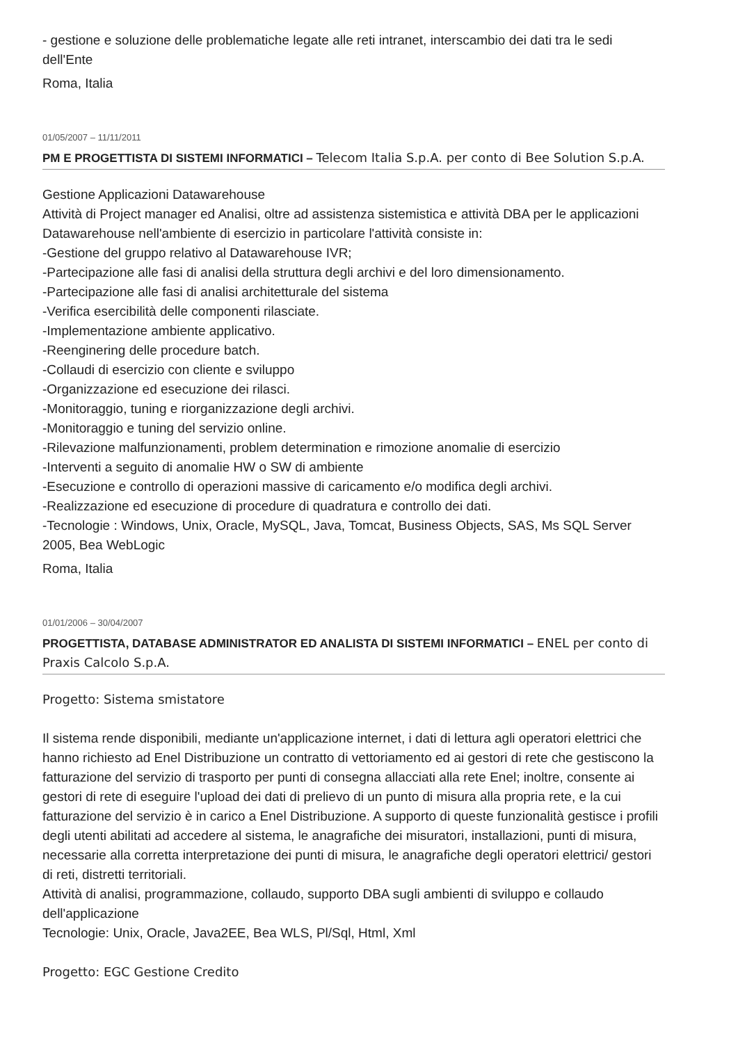- gestione e soluzione delle problematiche legate alle reti intranet, interscambio dei dati tra le sedi dell'Ente
Roma, Italia
01/05/2007 – 11/11/2011
PM E PROGETTISTA DI SISTEMI INFORMATICI – Telecom Italia S.p.A. per conto di Bee Solution S.p.A.
Gestione Applicazioni Datawarehouse
Attività di Project manager ed Analisi, oltre ad assistenza sistemistica e attività DBA per le applicazioni Datawarehouse nell'ambiente di esercizio in particolare l'attività consiste in:
-Gestione del gruppo relativo al Datawarehouse IVR;
-Partecipazione alle fasi di analisi della struttura degli archivi e del loro dimensionamento.
-Partecipazione alle fasi di analisi architetturale del sistema
-Verifica esercibilità delle componenti rilasciate.
-Implementazione ambiente applicativo.
-Reenginering delle procedure batch.
-Collaudi di esercizio con cliente e sviluppo
-Organizzazione ed esecuzione dei rilasci.
-Monitoraggio, tuning e riorganizzazione degli archivi.
-Monitoraggio e tuning del servizio online.
-Rilevazione malfunzionamenti, problem determination e rimozione anomalie di esercizio
-Interventi a seguito di anomalie HW o SW di ambiente
-Esecuzione e controllo di operazioni massive di caricamento e/o modifica degli archivi.
-Realizzazione ed esecuzione di procedure di quadratura e controllo dei dati.
-Tecnologie : Windows, Unix, Oracle, MySQL, Java, Tomcat, Business Objects, SAS, Ms SQL Server 2005, Bea WebLogic
Roma, Italia
01/01/2006 – 30/04/2007
PROGETTISTA, DATABASE ADMINISTRATOR ED ANALISTA DI SISTEMI INFORMATICI – ENEL per conto di Praxis Calcolo S.p.A.
Progetto: Sistema smistatore
Il sistema rende disponibili, mediante un'applicazione internet, i dati di lettura agli operatori elettrici che hanno richiesto ad Enel Distribuzione un contratto di vettoriamento ed ai gestori di rete che gestiscono la fatturazione del servizio di trasporto per punti di consegna allacciati alla rete Enel; inoltre, consente ai gestori di rete di eseguire l'upload dei dati di prelievo di un punto di misura alla propria rete, e la cui fatturazione del servizio è in carico a Enel Distribuzione. A supporto di queste funzionalità gestisce i profili degli utenti abilitati ad accedere al sistema, le anagrafiche dei misuratori, installazioni, punti di misura, necessarie alla corretta interpretazione dei punti di misura, le anagrafiche degli operatori elettrici/ gestori di reti, distretti territoriali.
Attività di analisi, programmazione, collaudo, supporto DBA sugli ambienti di sviluppo e collaudo dell'applicazione
Tecnologie: Unix, Oracle, Java2EE, Bea WLS, Pl/Sql, Html, Xml
Progetto: EGC Gestione Credito